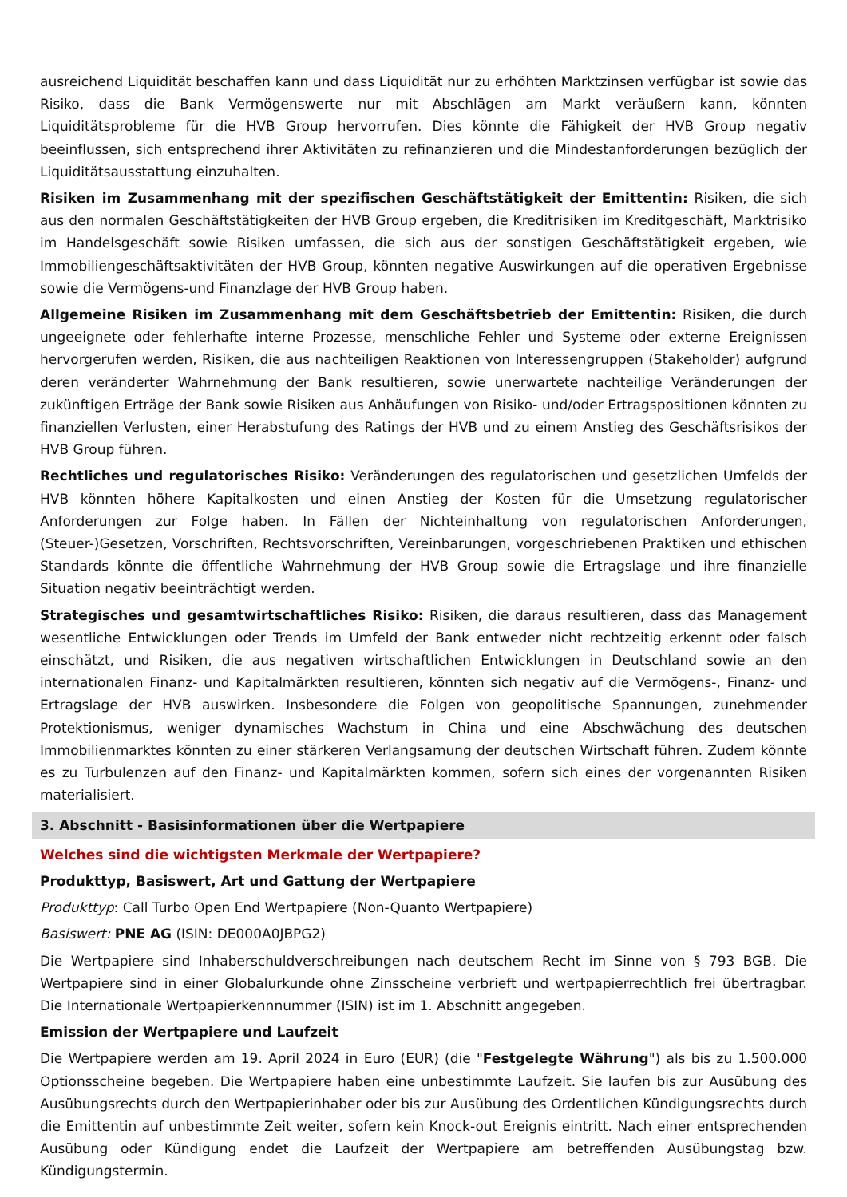ausreichend Liquidität beschaffen kann und dass Liquidität nur zu erhöhten Marktzinsen verfügbar ist sowie das Risiko, dass die Bank Vermögenswerte nur mit Abschlägen am Markt veräußern kann, könnten Liquiditätsprobleme für die HVB Group hervorrufen. Dies könnte die Fähigkeit der HVB Group negativ beeinflussen, sich entsprechend ihrer Aktivitäten zu refinanzieren und die Mindestanforderungen bezüglich der Liquiditätsausstattung einzuhalten.
Risiken im Zusammenhang mit der spezifischen Geschäftstätigkeit der Emittentin: Risiken, die sich aus den normalen Geschäftstätigkeiten der HVB Group ergeben, die Kreditrisiken im Kreditgeschäft, Marktrisiko im Handelsgeschäft sowie Risiken umfassen, die sich aus der sonstigen Geschäftstätigkeit ergeben, wie Immobiliengeschäftsaktivitäten der HVB Group, könnten negative Auswirkungen auf die operativen Ergebnisse sowie die Vermögens-und Finanzlage der HVB Group haben.
Allgemeine Risiken im Zusammenhang mit dem Geschäftsbetrieb der Emittentin: Risiken, die durch ungeeignete oder fehlerhafte interne Prozesse, menschliche Fehler und Systeme oder externe Ereignissen hervorgerufen werden, Risiken, die aus nachteiligen Reaktionen von Interessengruppen (Stakeholder) aufgrund deren veränderter Wahrnehmung der Bank resultieren, sowie unerwartete nachteilige Veränderungen der zukünftigen Erträge der Bank sowie Risiken aus Anhäufungen von Risiko- und/oder Ertragspositionen könnten zu finanziellen Verlusten, einer Herabstufung des Ratings der HVB und zu einem Anstieg des Geschäftsrisikos der HVB Group führen.
Rechtliches und regulatorisches Risiko: Veränderungen des regulatorischen und gesetzlichen Umfelds der HVB könnten höhere Kapitalkosten und einen Anstieg der Kosten für die Umsetzung regulatorischer Anforderungen zur Folge haben. In Fällen der Nichteinhaltung von regulatorischen Anforderungen, (Steuer-)Gesetzen, Vorschriften, Rechtsvorschriften, Vereinbarungen, vorgeschriebenen Praktiken und ethischen Standards könnte die öffentliche Wahrnehmung der HVB Group sowie die Ertragslage und ihre finanzielle Situation negativ beeinträchtigt werden.
Strategisches und gesamtwirtschaftliches Risiko: Risiken, die daraus resultieren, dass das Management wesentliche Entwicklungen oder Trends im Umfeld der Bank entweder nicht rechtzeitig erkennt oder falsch einschätzt, und Risiken, die aus negativen wirtschaftlichen Entwicklungen in Deutschland sowie an den internationalen Finanz- und Kapitalmärkten resultieren, könnten sich negativ auf die Vermögens-, Finanz- und Ertragslage der HVB auswirken. Insbesondere die Folgen von geopolitische Spannungen, zunehmender Protektionismus, weniger dynamisches Wachstum in China und eine Abschwächung des deutschen Immobilienmarktes könnten zu einer stärkeren Verlangsamung der deutschen Wirtschaft führen. Zudem könnte es zu Turbulenzen auf den Finanz- und Kapitalmärkten kommen, sofern sich eines der vorgenannten Risiken materialisiert.
3. Abschnitt - Basisinformationen über die Wertpapiere
Welches sind die wichtigsten Merkmale der Wertpapiere?
Produkttyp, Basiswert, Art und Gattung der Wertpapiere
Produkttyp: Call Turbo Open End Wertpapiere (Non-Quanto Wertpapiere)
Basiswert: PNE AG (ISIN: DE000A0JBPG2)
Die Wertpapiere sind Inhaberschuldverschreibungen nach deutschem Recht im Sinne von § 793 BGB. Die Wertpapiere sind in einer Globalurkunde ohne Zinsscheine verbrieft und wertpapierrechtlich frei übertragbar. Die Internationale Wertpapierkennnummer (ISIN) ist im 1. Abschnitt angegeben.
Emission der Wertpapiere und Laufzeit
Die Wertpapiere werden am 19. April 2024 in Euro (EUR) (die "Festgelegte Währung") als bis zu 1.500.000 Optionsscheine begeben. Die Wertpapiere haben eine unbestimmte Laufzeit. Sie laufen bis zur Ausübung des Ausübungsrechts durch den Wertpapierinhaber oder bis zur Ausübung des Ordentlichen Kündigungsrechts durch die Emittentin auf unbestimmte Zeit weiter, sofern kein Knock-out Ereignis eintritt. Nach einer entsprechenden Ausübung oder Kündigung endet die Laufzeit der Wertpapiere am betreffenden Ausübungstag bzw. Kündigungstermin.